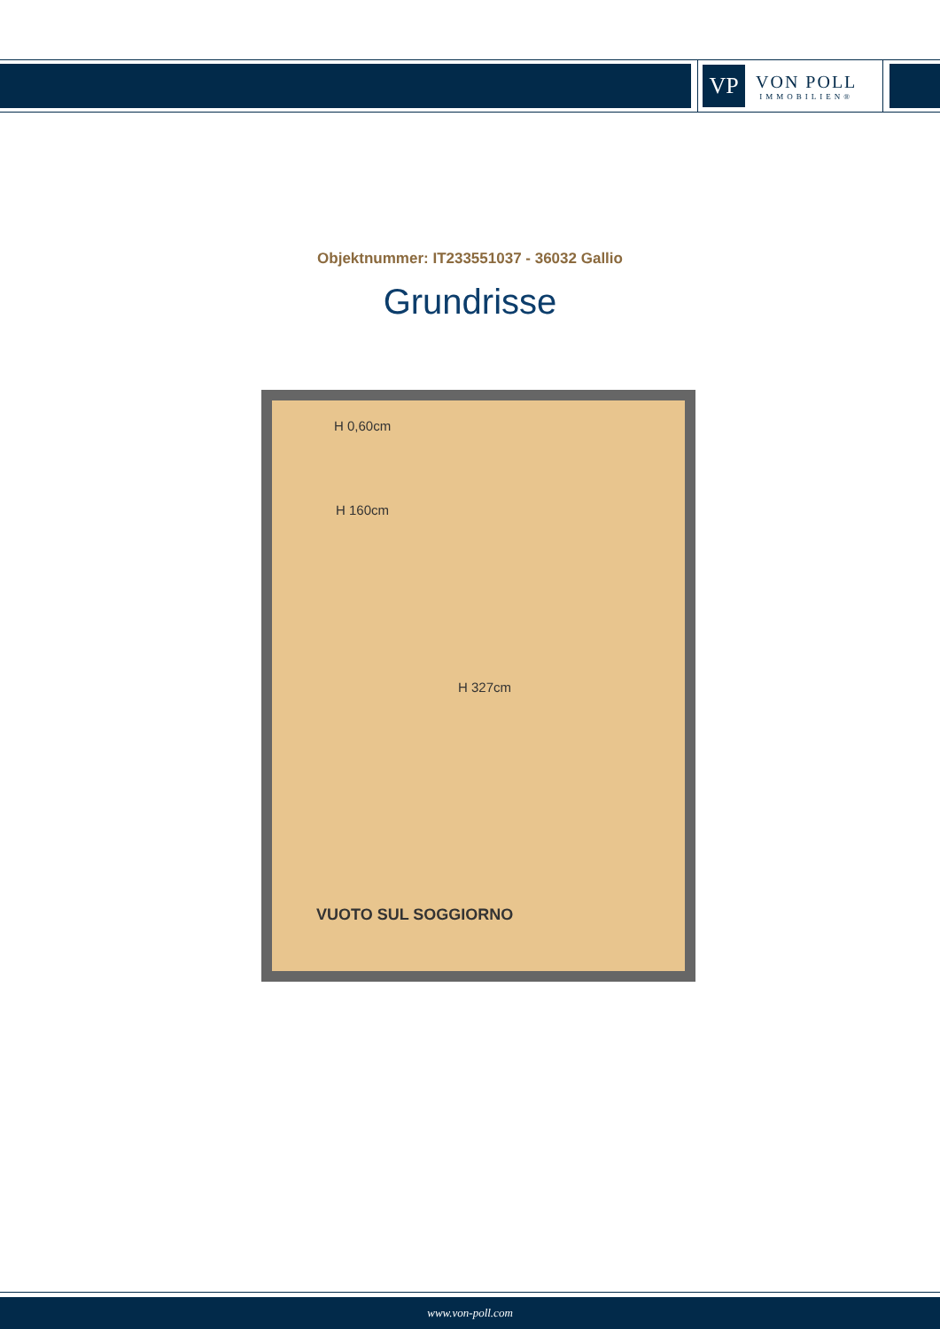VP
VON POLL
IMMOBILIEN®
Objektnummer: IT233551037 - 36032 Gallio
Grundrisse
H 0,60cm
H 160cm
H 327cm
VUOTO SUL SOGGIORNO
www.von-poll.com